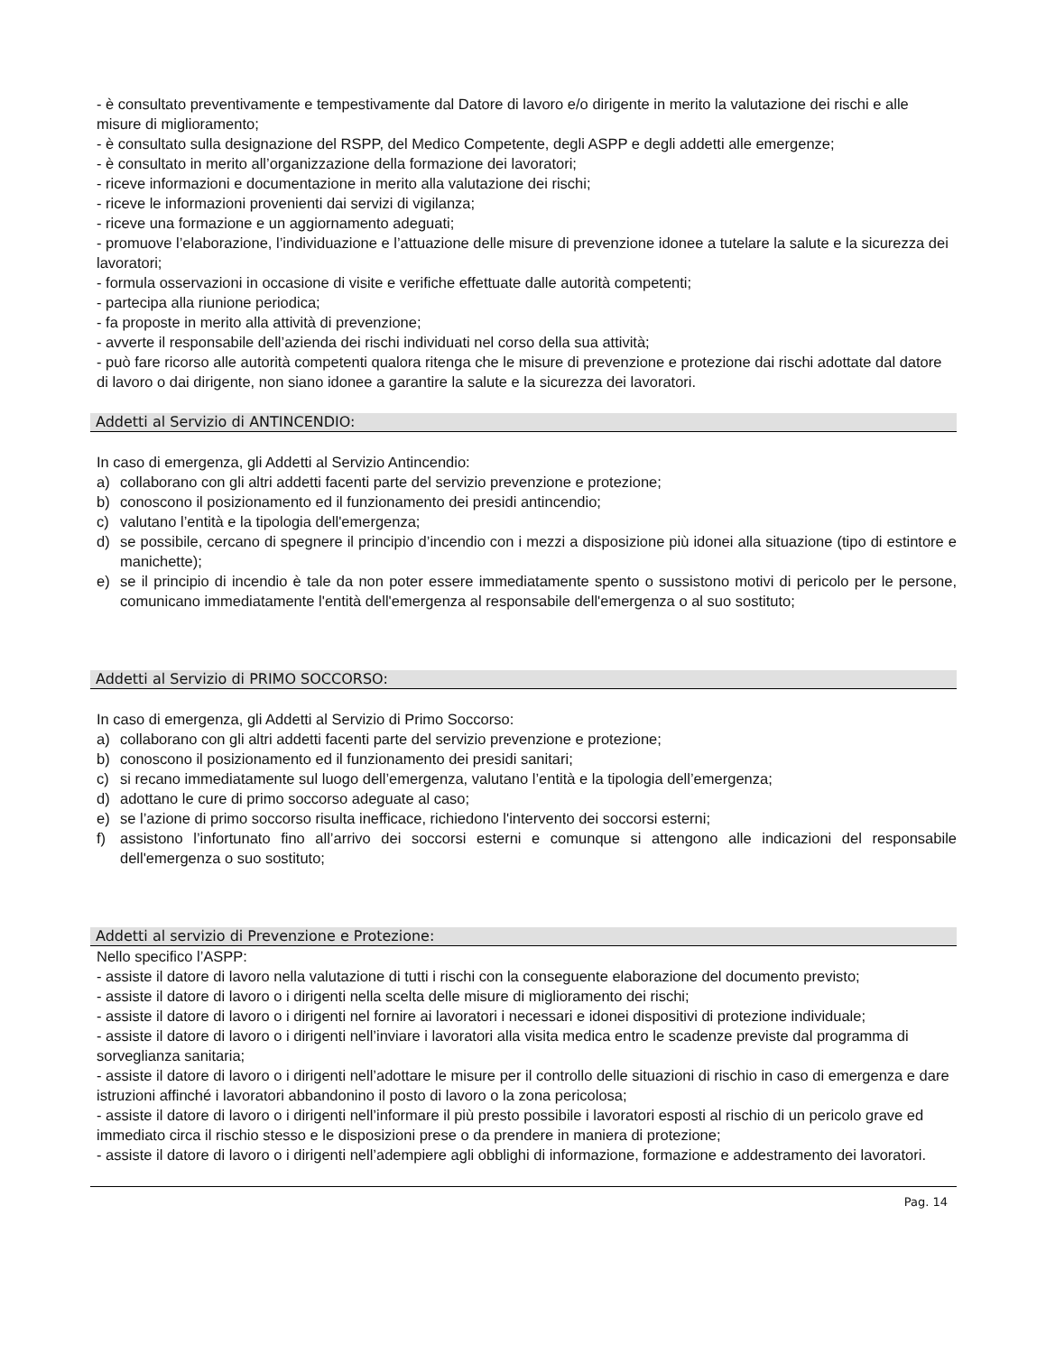- è consultato preventivamente e tempestivamente dal Datore di lavoro e/o dirigente in merito la valutazione dei rischi e alle misure di miglioramento;
- è consultato sulla designazione del RSPP, del Medico Competente, degli ASPP e degli addetti alle emergenze;
- è consultato in merito all’organizzazione della formazione dei lavoratori;
- riceve informazioni e documentazione in merito alla valutazione dei rischi;
- riceve le informazioni provenienti dai servizi di vigilanza;
- riceve una formazione e un aggiornamento adeguati;
- promuove l’elaborazione, l’individuazione e l’attuazione delle misure di prevenzione idonee a tutelare la salute e la sicurezza dei lavoratori;
- formula osservazioni in occasione di visite e verifiche effettuate dalle autorità competenti;
- partecipa alla riunione periodica;
- fa proposte in merito alla attività di prevenzione;
- avverte il responsabile dell’azienda dei rischi individuati nel corso della sua attività;
- può fare ricorso alle autorità competenti qualora ritenga che le misure di prevenzione e protezione dai rischi adottate dal datore di lavoro o dai dirigente, non siano idonee a garantire la salute e la sicurezza dei lavoratori.
Addetti al Servizio di ANTINCENDIO:
In caso di emergenza, gli Addetti al Servizio Antincendio:
a) collaborano con gli altri addetti facenti parte del servizio prevenzione e protezione;
b) conoscono il posizionamento ed il funzionamento dei presidi antincendio;
c) valutano l’entità e la tipologia dell'emergenza;
d) se possibile, cercano di spegnere il principio d’incendio con i mezzi a disposizione più idonei alla situazione (tipo di estintore e manichette);
e) se il principio di incendio è tale da non poter essere immediatamente spento o sussistono motivi di pericolo per le persone, comunicano immediatamente l'entità dell'emergenza al responsabile dell'emergenza o al suo sostituto;
Addetti al Servizio di PRIMO SOCCORSO:
In caso di emergenza, gli Addetti al Servizio di Primo Soccorso:
a) collaborano con gli altri addetti facenti parte del servizio prevenzione e protezione;
b) conoscono il posizionamento ed il funzionamento dei presidi sanitari;
c) si recano immediatamente sul luogo dell’emergenza, valutano l’entità e la tipologia dell’emergenza;
d) adottano le cure di primo soccorso adeguate al caso;
e) se l’azione di primo soccorso risulta inefficace, richiedono l'intervento dei soccorsi esterni;
f) assistono l’infortunato fino all’arrivo dei soccorsi esterni e comunque si attengono alle indicazioni del responsabile dell'emergenza o suo sostituto;
Addetti al servizio di Prevenzione e Protezione:
Nello specifico l’ASPP:
- assiste il datore di lavoro nella valutazione di tutti i rischi con la conseguente elaborazione del documento previsto;
- assiste il datore di lavoro o i dirigenti nella scelta delle misure di miglioramento dei rischi;
- assiste il datore di lavoro o i dirigenti nel fornire ai lavoratori i necessari e idonei dispositivi di protezione individuale;
- assiste il datore di lavoro o i dirigenti nell’inviare i lavoratori alla visita medica entro le scadenze previste dal programma di sorveglianza sanitaria;
- assiste il datore di lavoro o i dirigenti nell’adottare le misure per il controllo delle situazioni di rischio in caso di emergenza e dare istruzioni affinché i lavoratori abbandonino il posto di lavoro o la zona pericolosa;
- assiste il datore di lavoro o i dirigenti nell’informare il più presto possibile i lavoratori esposti al rischio di un pericolo grave ed immediato circa il rischio stesso e le disposizioni prese o da prendere in maniera di protezione;
- assiste il datore di lavoro o i dirigenti nell’adempiere agli obblighi di informazione, formazione e addestramento dei lavoratori.
Pag. 14